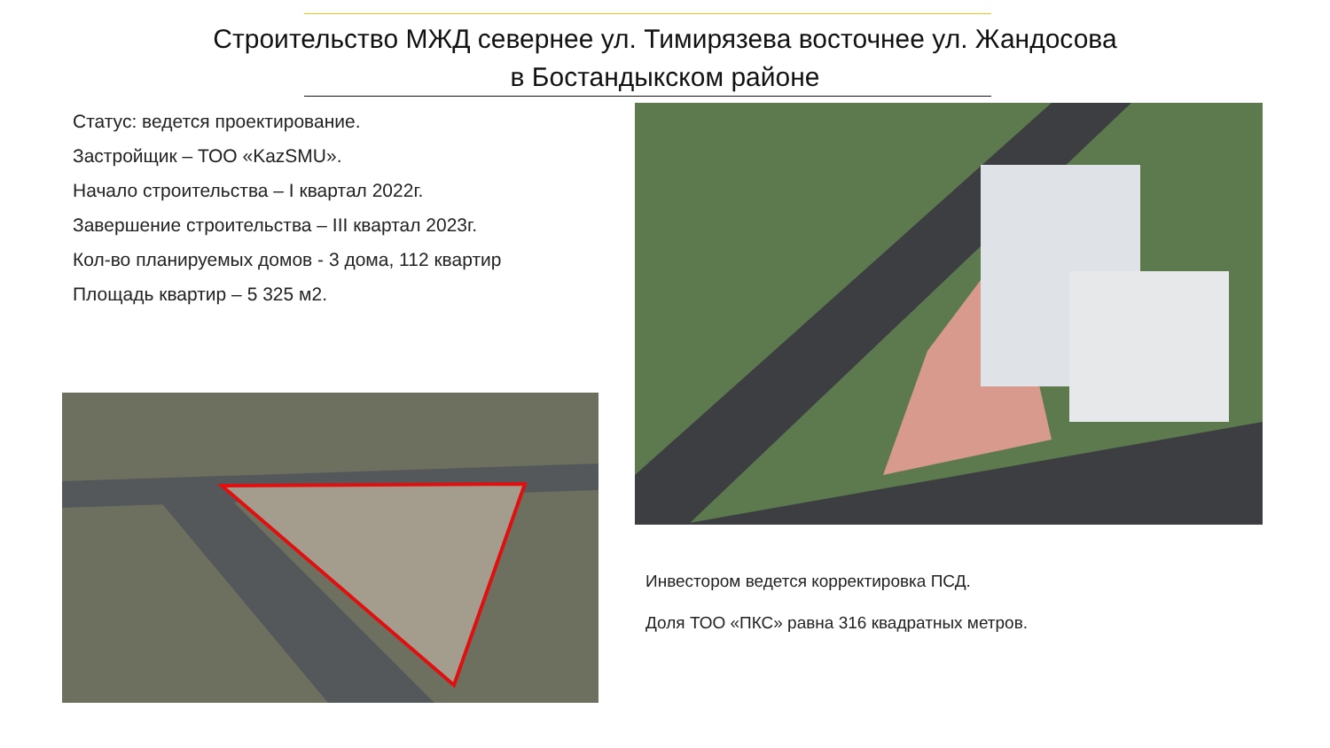Строительство МЖД севернее ул. Тимирязева восточнее ул. Жандосова
в Бостандыкском районе
Статус: ведется проектирование.
Застройщик – ТОО «KazSMU».
Начало строительства – I квартал 2022г.
Завершение строительства – III квартал 2023г.
Кол-во планируемых домов - 3 дома, 112 квартир
Площадь квартир – 5 325 м2.
Инвестором ведется корректировка ПСД.
Доля ТОО «ПКС» равна 316 квадратных метров.